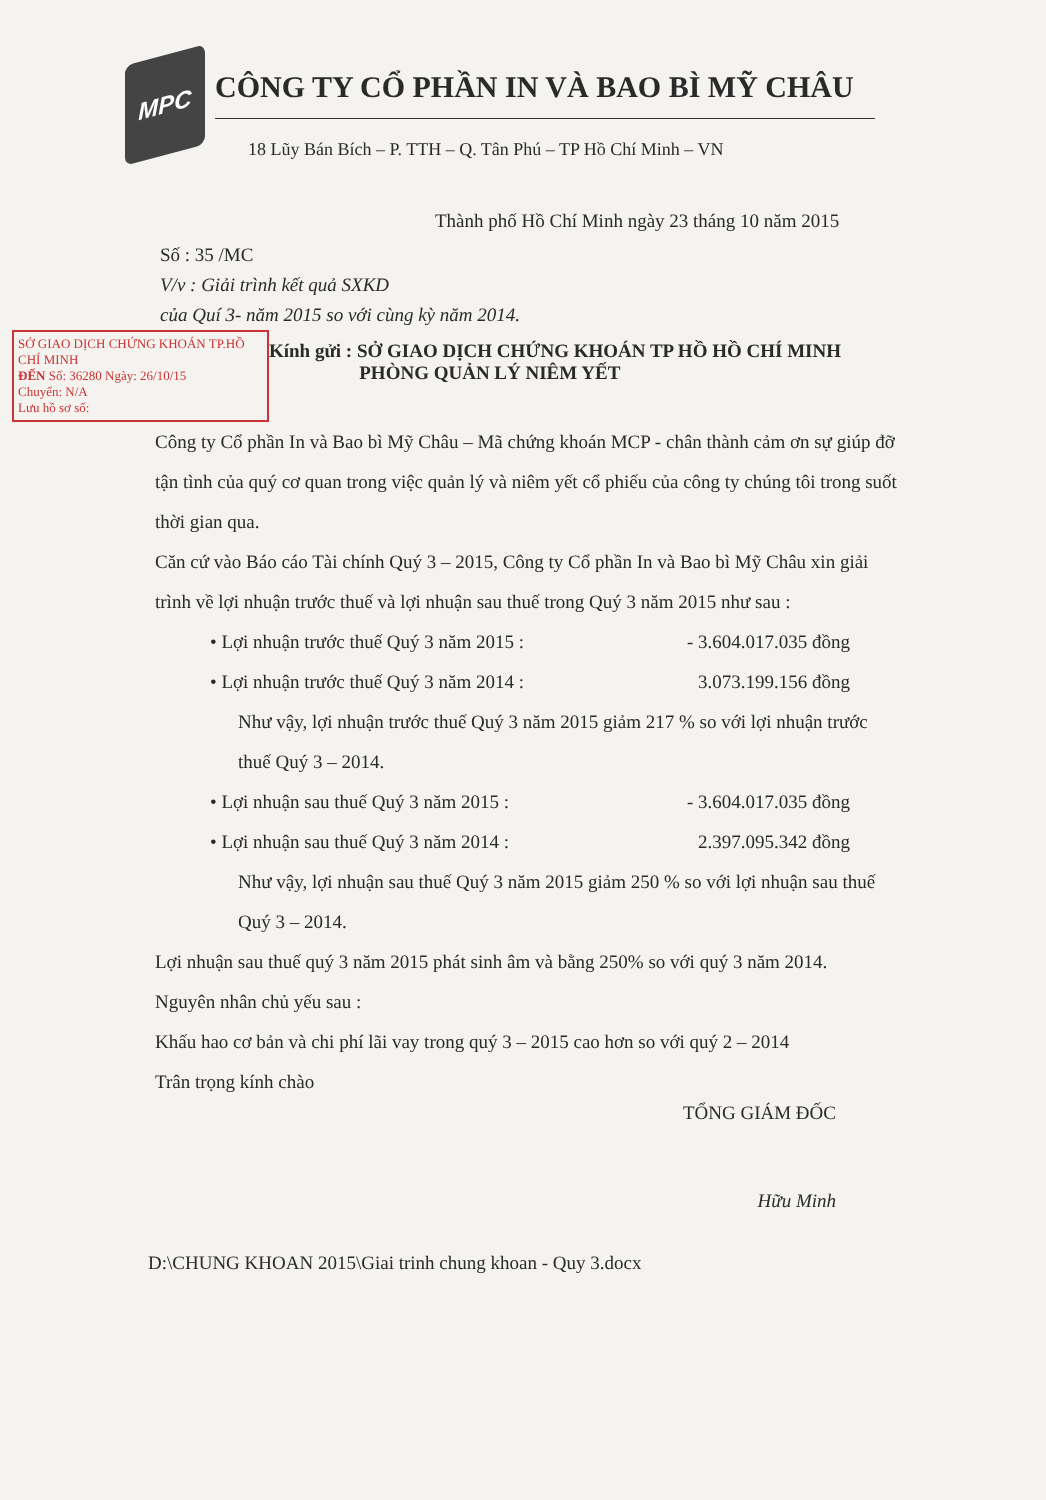MPC
CÔNG TY CỔ PHẦN IN VÀ BAO BÌ MỸ CHÂU
18 Lũy Bán Bích – P. TTH – Q. Tân Phú – TP Hồ Chí Minh – VN
Thành phố Hồ Chí Minh ngày 23 tháng 10 năm 2015
Số : 35 /MC
V/v : Giải trình kết quả SXKD
của Quí 3- năm 2015 so với cùng kỳ năm 2014.
SỞ GIAO DỊCH CHỨNG KHOÁN TP.HỒ CHÍ MINH
ĐẾN Số: 36280 Ngày: 26/10/15
Chuyển: N/A
Lưu hồ sơ số:
Kính gửi : SỞ GIAO DỊCH CHỨNG KHOÁN TP HỒ HỒ CHÍ MINH
PHÒNG QUẢN LÝ NIÊM YẾT
Công ty Cổ phần In và Bao bì Mỹ Châu – Mã chứng khoán MCP - chân thành cảm ơn sự giúp đỡ tận tình của quý cơ quan trong việc quản lý và niêm yết cổ phiếu của công ty chúng tôi trong suốt thời gian qua.
Căn cứ vào Báo cáo Tài chính Quý 3 – 2015, Công ty Cổ phần In và Bao bì Mỹ Châu xin giải trình về lợi nhuận trước thuế và lợi nhuận sau thuế trong Quý 3 năm 2015 như sau :
• Lợi nhuận trước thuế Quý 3 năm 2015 : - 3.604.017.035 đồng
• Lợi nhuận trước thuế Quý 3 năm 2014 : 3.073.199.156 đồng
Như vậy, lợi nhuận trước thuế Quý 3 năm 2015 giảm 217 % so với lợi nhuận trước thuế Quý 3 – 2014.
• Lợi nhuận sau thuế Quý 3 năm 2015 : - 3.604.017.035 đồng
• Lợi nhuận sau thuế Quý 3 năm 2014 : 2.397.095.342 đồng
Như vậy, lợi nhuận sau thuế Quý 3 năm 2015 giảm 250 % so với lợi nhuận sau thuế Quý 3 – 2014.
Lợi nhuận sau thuế quý 3 năm 2015 phát sinh âm và bằng 250% so với quý 3 năm 2014.
Nguyên nhân chủ yếu sau :
Khấu hao cơ bản và chi phí lãi vay trong quý 3 – 2015 cao hơn so với quý 2 – 2014
Trân trọng kính chào
TỔNG GIÁM ĐỐC
Hữu Minh
D:\CHUNG KHOAN 2015\Giai trinh chung khoan - Quy 3.docx